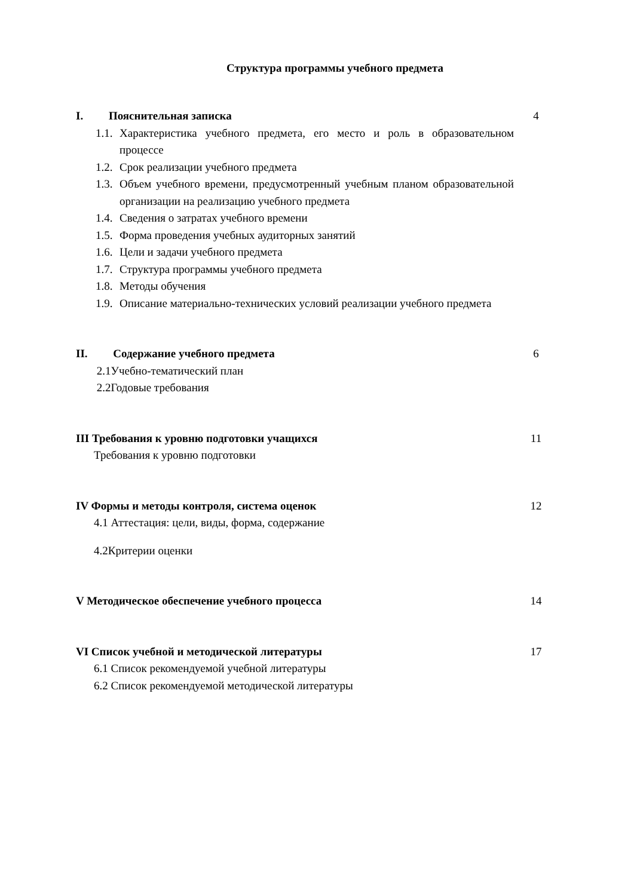Структура программы учебного предмета
I. Пояснительная записка 4
1.1. Характеристика учебного предмета, его место и роль в образовательном процессе
1.2. Срок реализации учебного предмета
1.3. Объем учебного времени, предусмотренный учебным планом образовательной организации на реализацию учебного предмета
1.4. Сведения о затратах учебного времени
1.5. Форма проведения учебных аудиторных занятий
1.6. Цели и задачи учебного предмета
1.7. Структура программы учебного предмета
1.8. Методы обучения
1.9. Описание материально-технических условий реализации учебного предмета
II. Содержание учебного предмета 6
2.1Учебно-тематический план
2.2Годовые требования
III Требования к уровню подготовки учащихся 11
Требования к уровню подготовки
IV Формы и методы контроля, система оценок 12
4.1 Аттестация: цели, виды, форма, содержание
4.2Критерии оценки
V Методическое обеспечение учебного процесса 14
VI Список учебной и методической литературы 17
6.1 Список рекомендуемой учебной литературы
6.2 Список рекомендуемой методической литературы